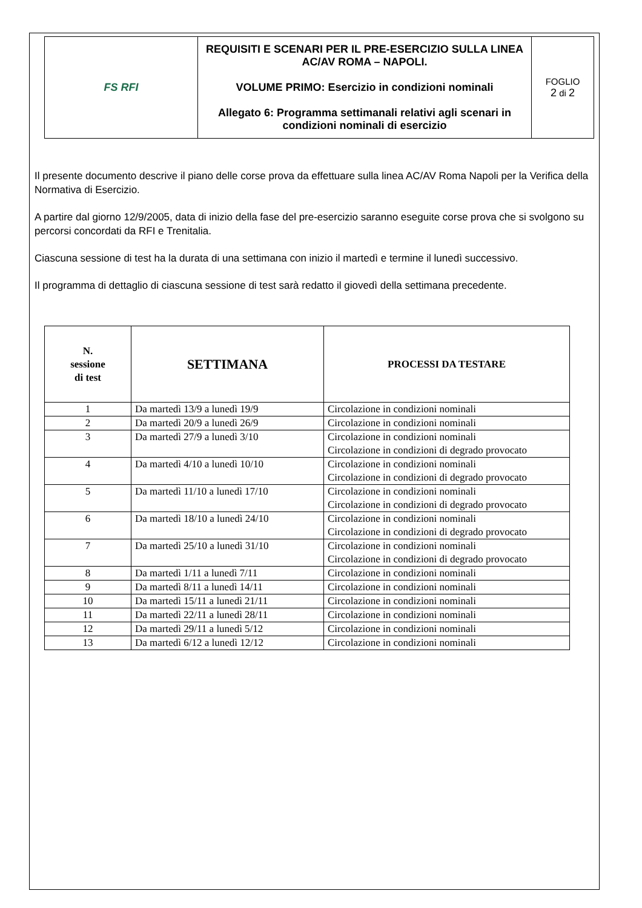| FS RFI | REQUISITI E SCENARI PER IL PRE-ESERCIZIO SULLA LINEA AC/AV ROMA – NAPOLI. VOLUME PRIMO: Esercizio in condizioni nominali Allegato 6: Programma settimanali relativi agli scenari in condizioni nominali di esercizio | FOGLIO 2 di 2 |
Il presente documento descrive il piano delle corse prova da effettuare sulla linea AC/AV Roma Napoli per la Verifica della Normativa di Esercizio.
A partire dal giorno 12/9/2005, data di inizio della fase del pre-esercizio saranno eseguite corse prova che si svolgono su percorsi concordati da RFI e Trenitalia.
Ciascuna sessione di test ha la durata di una settimana con inizio il martedì e termine il lunedì successivo.
Il programma di dettaglio di ciascuna sessione di test sarà redatto il giovedì della settimana precedente.
| N. sessione di test | SETTIMANA | PROCESSI DA TESTARE |
| --- | --- | --- |
| 1 | Da martedì 13/9 a lunedì 19/9 | Circolazione in condizioni nominali |
| 2 | Da martedì 20/9 a lunedì 26/9 | Circolazione in condizioni nominali |
| 3 | Da martedì 27/9 a lunedì 3/10 | Circolazione in condizioni nominali Circolazione in condizioni di degrado provocato |
| 4 | Da martedì 4/10 a lunedì 10/10 | Circolazione in condizioni nominali Circolazione in condizioni di degrado provocato |
| 5 | Da martedì 11/10 a lunedì 17/10 | Circolazione in condizioni nominali Circolazione in condizioni di degrado provocato |
| 6 | Da martedì 18/10 a lunedì 24/10 | Circolazione in condizioni nominali Circolazione in condizioni di degrado provocato |
| 7 | Da martedì 25/10 a lunedì 31/10 | Circolazione in condizioni nominali Circolazione in condizioni di degrado provocato |
| 8 | Da martedì 1/11 a lunedì 7/11 | Circolazione in condizioni nominali |
| 9 | Da martedì 8/11 a lunedì 14/11 | Circolazione in condizioni nominali |
| 10 | Da martedì 15/11 a lunedì 21/11 | Circolazione in condizioni nominali |
| 11 | Da martedì 22/11 a lunedì 28/11 | Circolazione in condizioni nominali |
| 12 | Da martedì 29/11 a lunedì 5/12 | Circolazione in condizioni nominali |
| 13 | Da martedì 6/12 a lunedì 12/12 | Circolazione in condizioni nominali |